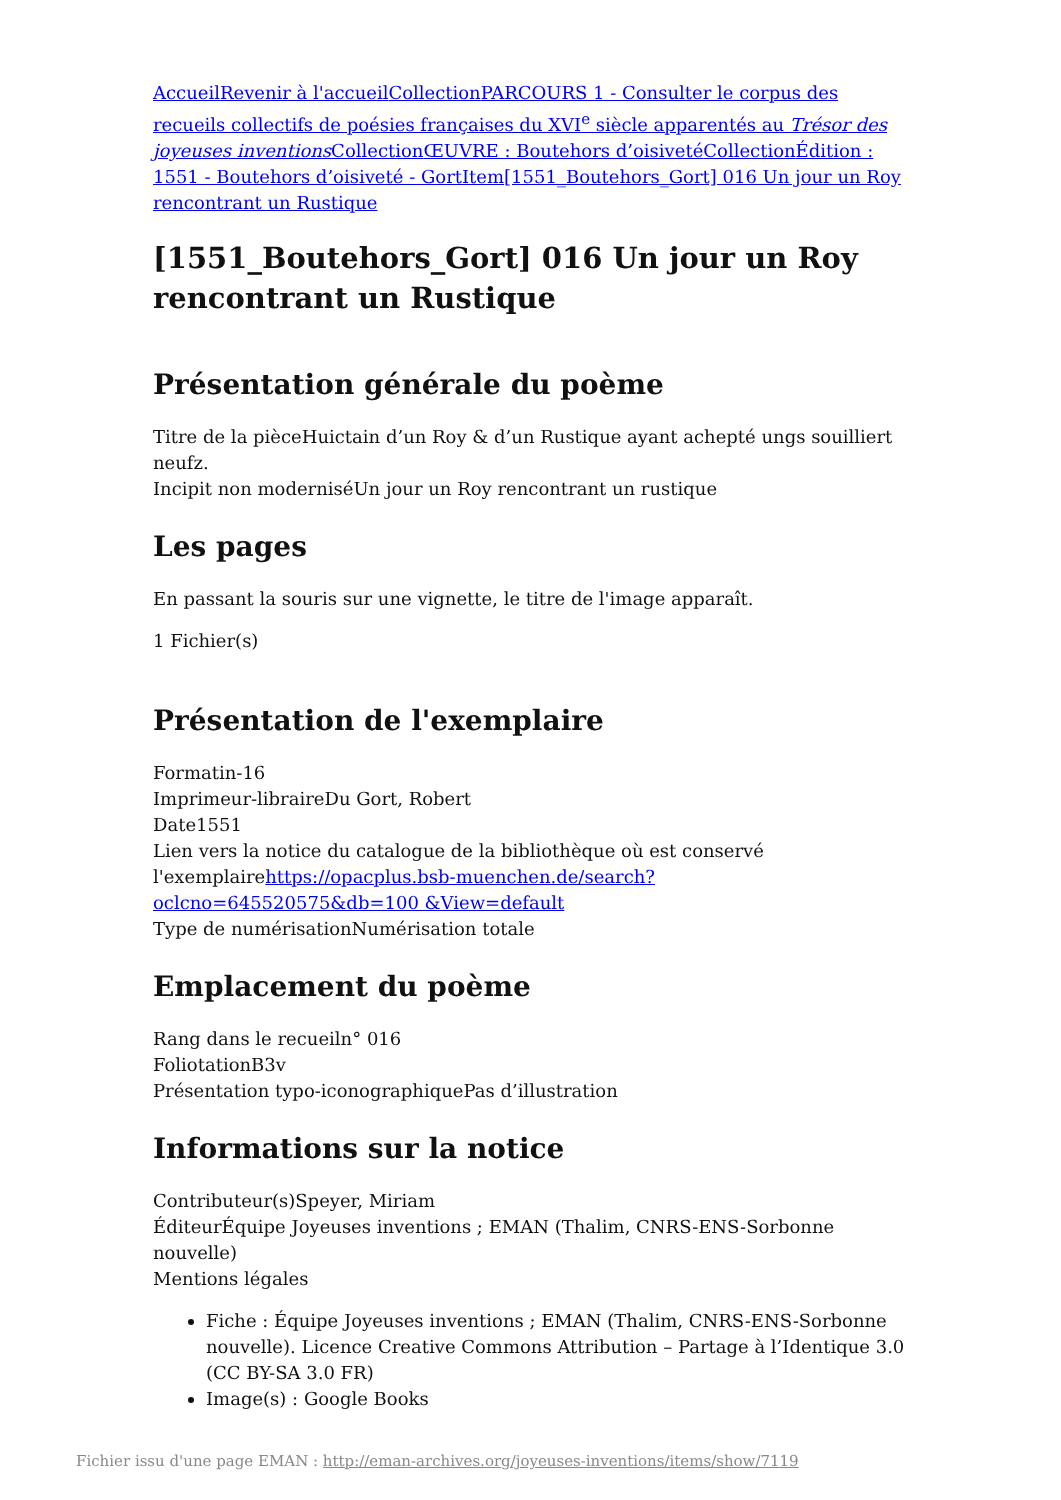Accueil Revenir à l'accueil Collection PARCOURS 1 - Consulter le corpus des recueils collectifs de poésies françaises du XVI<sup>e</sup> siècle apparentés au Trésor des joyeuses inventions Collection ŒUVRE : Boutehors d’oisiveté Collection Édition : 1551 - Boutehors d’oisiveté - Gort Item[1551_Boutehors_Gort] 016 Un jour un Roy rencontrant un Rustique
[1551_Boutehors_Gort] 016 Un jour un Roy rencontrant un Rustique
Présentation générale du poème
Titre de la pièceHuictain d’un Roy & d’un Rustique ayant achepté ungs souilliert neufz.
Incipit non moderniséUn jour un Roy rencontrant un rustique
Les pages
En passant la souris sur une vignette, le titre de l'image apparaît.
1 Fichier(s)
Présentation de l'exemplaire
Formatin-16
Imprimeur-libraireDu Gort, Robert
Date1551
Lien vers la notice du catalogue de la bibliothèque où est conservé l'exemplairehttps://opacplus.bsb-muenchen.de/search?oclcno=645520575&db=100 &View=default
Type de numérisationNumérisation totale
Emplacement du poème
Rang dans le recueiln° 016
FoliotationB3v
Présentation typo-iconographiquePas d’illustration
Informations sur la notice
Contributeur(s)Speyer, Miriam
ÉditeurÉquipe Joyeuses inventions ; EMAN (Thalim, CNRS-ENS-Sorbonne nouvelle)
Mentions légales
Fiche : Équipe Joyeuses inventions ; EMAN (Thalim, CNRS-ENS-Sorbonne nouvelle). Licence Creative Commons Attribution – Partage à l’Identique 3.0 (CC BY-SA 3.0 FR)
Image(s) : Google Books
Fichier issu d'une page EMAN : http://eman-archives.org/joyeuses-inventions/items/show/7119